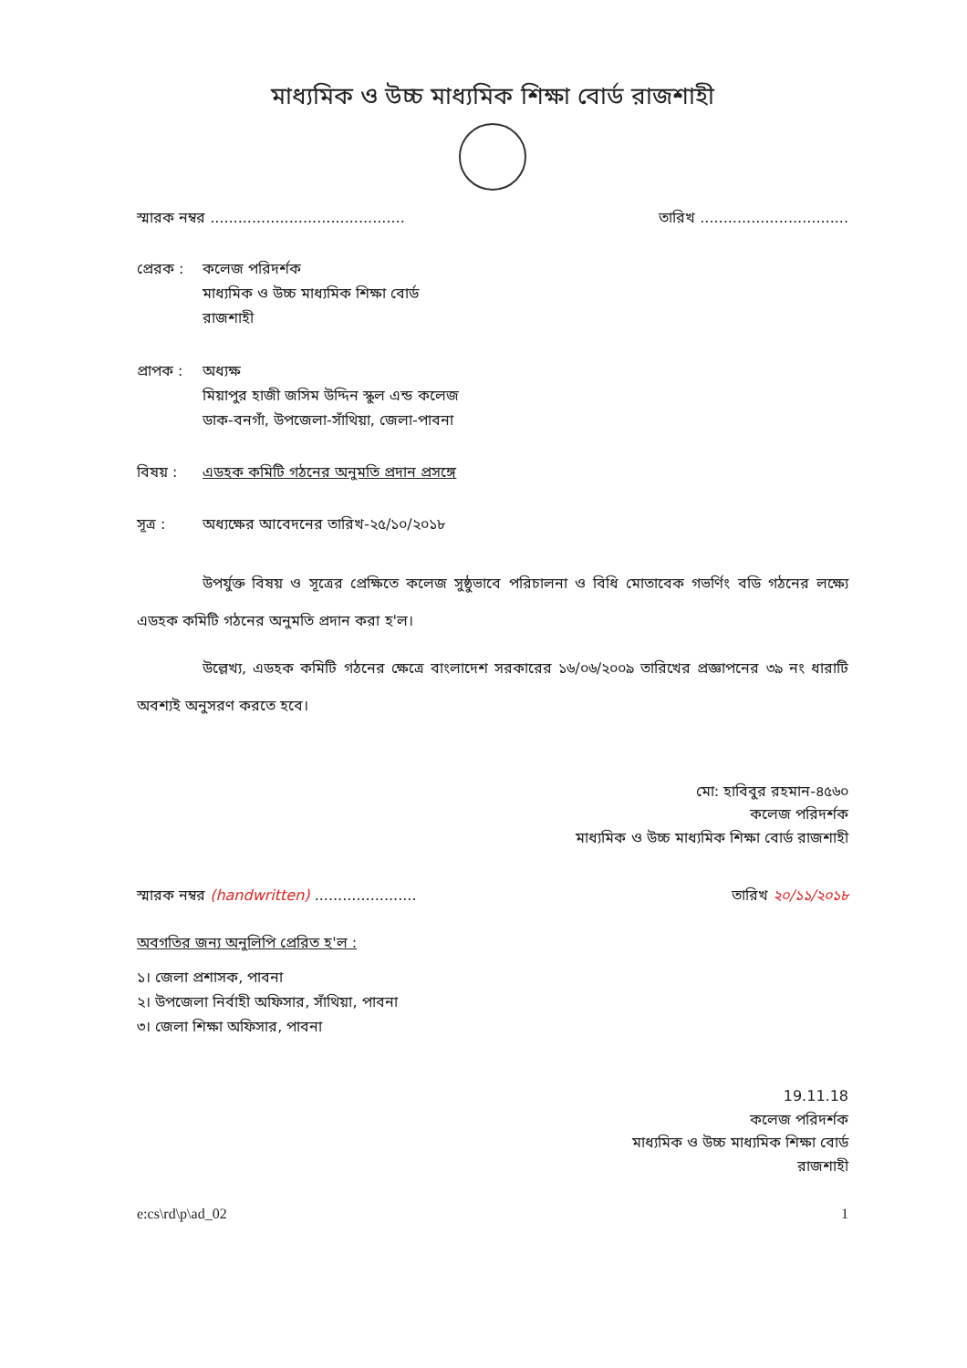মাধ্যমিক ও উচ্চ মাধ্যমিক শিক্ষা বোর্ড রাজশাহী
স্মারক নম্বর .......................................... তারিখ ................................
প্রেরক : কলেজ পরিদর্শক
মাধ্যমিক ও উচ্চ মাধ্যমিক শিক্ষা বোর্ড
রাজশাহী
প্রাপক : অধ্যক্ষ
মিয়াপুর হাজী জসিম উদ্দিন স্কুল এন্ড কলেজ
ডাক-বনগাঁ, উপজেলা-সাঁথিয়া, জেলা-পাবনা
বিষয় : এডহক কমিটি গঠনের অনুমতি প্রদান প্রসঙ্গে
সূত্র : অধ্যক্ষের আবেদনের তারিখ-২৫/১০/২০১৮
উপর্যুক্ত বিষয় ও সূত্রের প্রেক্ষিতে কলেজ সুষ্ঠুভাবে পরিচালনা ও বিধি মোতাবেক গভর্ণিং বডি গঠনের লক্ষ্যে এডহক কমিটি গঠনের অনুমতি প্রদান করা হ'ল।
উল্লেখ্য, এডহক কমিটি গঠনের ক্ষেত্রে বাংলাদেশ সরকারের ১৬/০৬/২০০৯ তারিখের প্রজ্ঞাপনের ৩৯ নং ধারাটি অবশ্যই অনুসরণ করতে হবে।
মো: হাবিবুর রহমান-৪৫৬০
কলেজ পরিদর্শক
মাধ্যমিক ও উচ্চ মাধ্যমিক শিক্ষা বোর্ড রাজশাহী
স্মারক নম্বর (handwritten) ...................... তারিখ ২০/১১/২০১৮
অবগতির জন্য অনুলিপি প্রেরিত হ'ল :
১। জেলা প্রশাসক, পাবনা
২। উপজেলা নির্বাহী অফিসার, সাঁথিয়া, পাবনা
৩। জেলা শিক্ষা অফিসার, পাবনা
19.11.18
কলেজ পরিদর্শক
মাধ্যমিক ও উচ্চ মাধ্যমিক শিক্ষা বোর্ড
রাজশাহী
e:cs\rd\p\ad_02 1